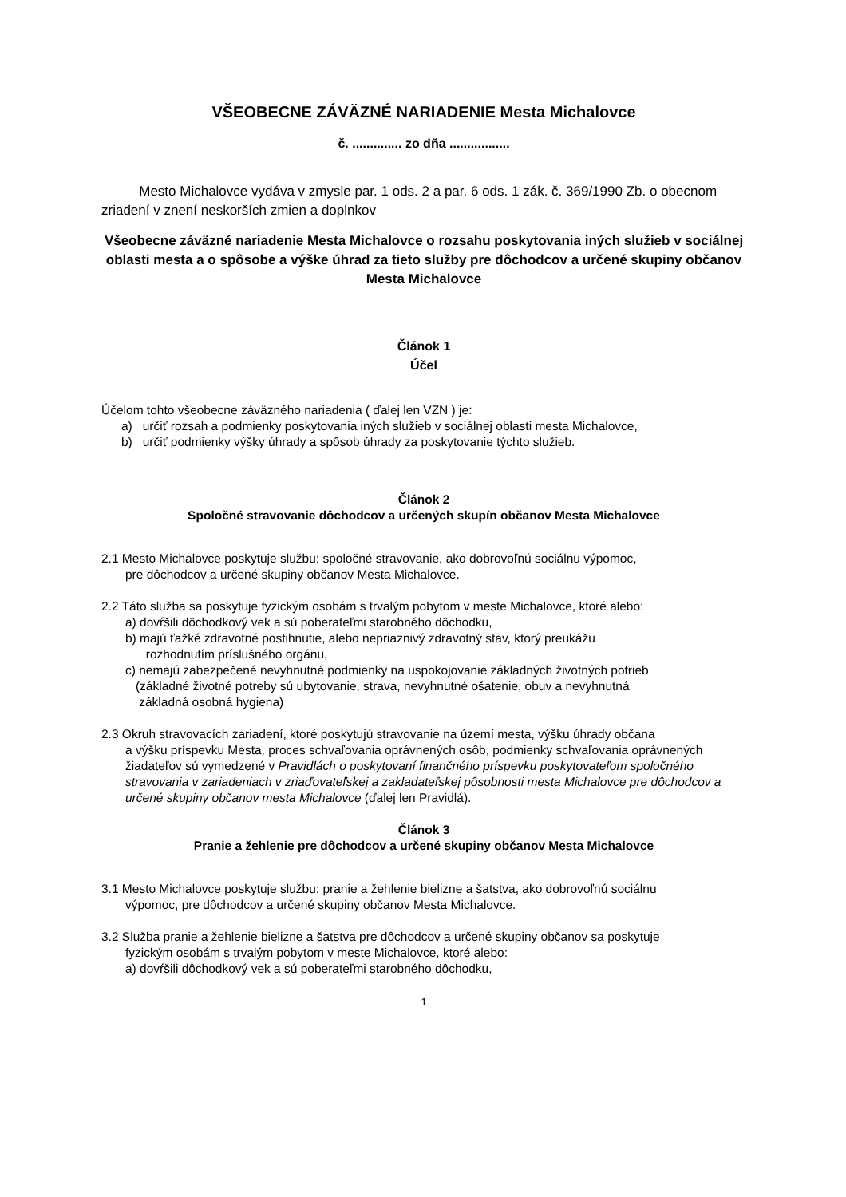VŠEOBECNE ZÁVÄZNÉ NARIADENIE Mesta Michalovce
č. .............. zo dňa .................
Mesto Michalovce vydáva v zmysle par. 1 ods. 2 a par. 6 ods. 1 zák. č. 369/1990 Zb. o obecnom zriadení v znení neskorších zmien a doplnkov
Všeobecne záväzné nariadenie Mesta Michalovce o rozsahu poskytovania iných služieb v sociálnej oblasti mesta a o spôsobe a výške úhrad za tieto služby pre dôchodcov a určené skupiny občanov Mesta Michalovce
Článok 1
Účel
Účelom tohto všeobecne záväzného nariadenia ( ďalej len VZN ) je:
a) určiť rozsah a podmienky poskytovania iných služieb v sociálnej oblasti mesta Michalovce,
b) určiť podmienky výšky úhrady a spôsob úhrady za poskytovanie týchto služieb.
Článok 2
Spoločné stravovanie dôchodcov a určených skupín občanov Mesta Michalovce
2.1 Mesto Michalovce poskytuje službu: spoločné stravovanie, ako dobrovoľnú sociálnu výpomoc,
pre dôchodcov a určené skupiny občanov Mesta Michalovce.
2.2 Táto služba sa poskytuje fyzickým osobám s trvalým pobytom v meste Michalovce, ktoré alebo:
a) dovŕšili dôchodkový vek a sú poberateľmi starobného dôchodku,
b) majú ťažké zdravotné postihnutie, alebo nepriaznivý zdravotný stav, ktorý preukážu
rozhodnutím príslušného orgánu,
c) nemajú zabezpečené nevyhnutné podmienky na uspokojovanie základných životných potrieb
(základné životné potreby sú ubytovanie, strava, nevyhnutné ošatenie, obuv a nevyhnutná
základná osobná hygiena)
2.3 Okruh stravovacích zariadení, ktoré poskytujú stravovanie na území mesta, výšku úhrady občana
a výšku príspevku Mesta, proces schvaľovania oprávnených osôb, podmienky schvaľovania oprávnených žiadateľov sú vymedzené v Pravidlách o poskytovaní finančného príspevku poskytovateľom spoločného stravovania v zariadeniach v zriaďovateľskej a zakladateľskej pôsobnosti mesta Michalovce pre dôchodcov a určené skupiny občanov mesta Michalovce (ďalej len Pravidlá).
Článok 3
Pranie a žehlenie pre dôchodcov a určené skupiny občanov Mesta Michalovce
3.1 Mesto Michalovce poskytuje službu: pranie a žehlenie bielizne a šatstva, ako dobrovoľnú sociálnu
výpomoc, pre dôchodcov a určené skupiny občanov Mesta Michalovce.
3.2 Služba pranie a žehlenie bielizne a šatstva pre dôchodcov a určené skupiny občanov sa poskytuje
fyzickým osobám s trvalým pobytom v meste Michalovce, ktoré alebo:
a) dovŕšili dôchodkový vek a sú poberateľmi starobného dôchodku,
1